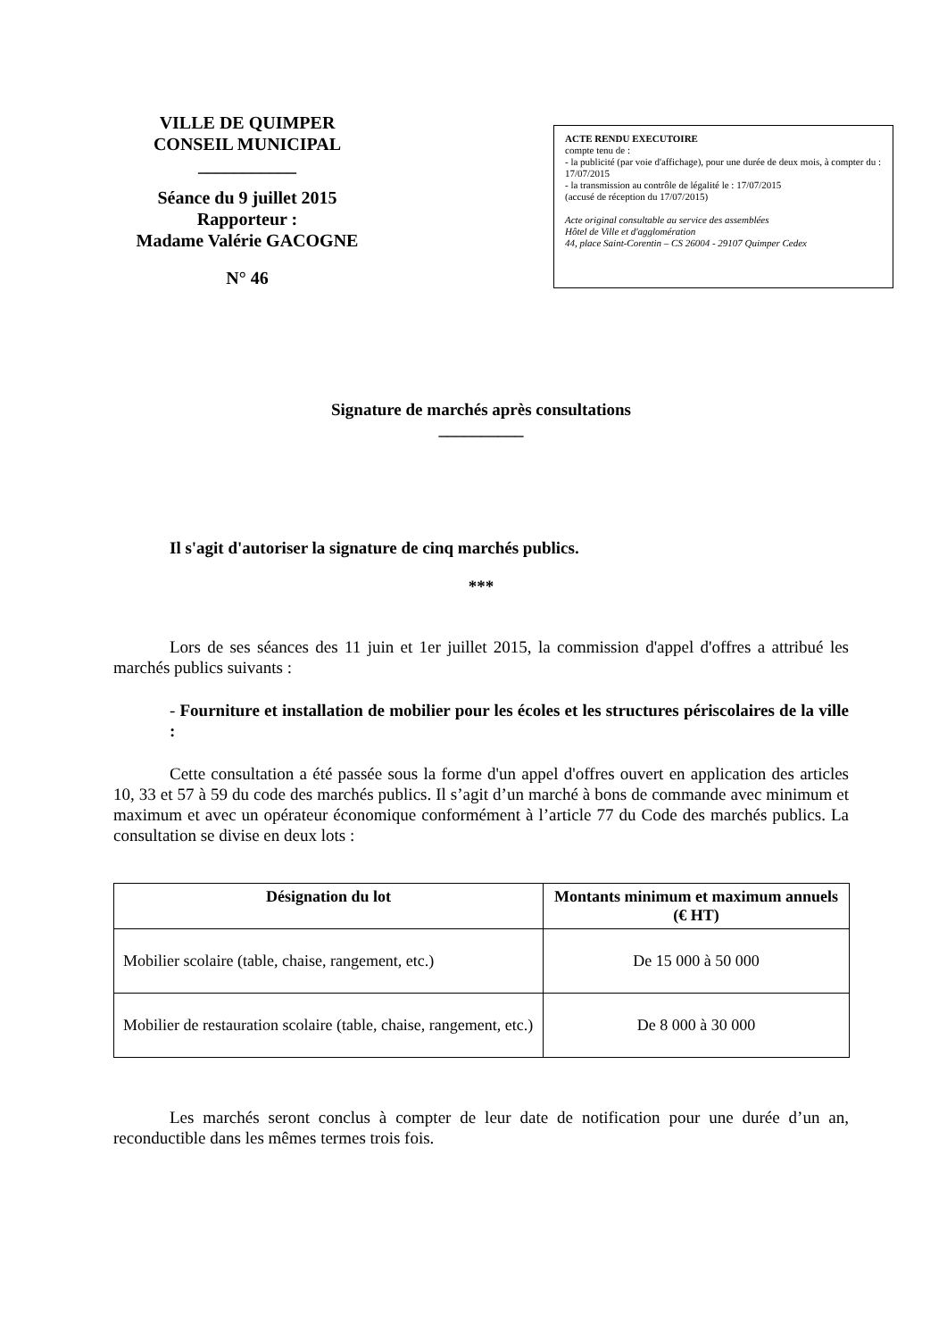VILLE DE QUIMPER
CONSEIL MUNICIPAL
___________
Séance du 9 juillet 2015
Rapporteur :
Madame Valérie GACOGNE
N° 46
ACTE RENDU EXECUTOIRE
compte tenu de :
- la publicité (par voie d'affichage), pour une durée de deux mois, à compter du : 17/07/2015
- la transmission au contrôle de légalité le : 17/07/2015
(accusé de réception du 17/07/2015)
Acte original consultable au service des assemblées
Hôtel de Ville et d'agglomération
44, place Saint-Corentin – CS 26004 - 29107 Quimper Cedex
Signature de marchés après consultations
__________
Il s'agit d'autoriser la signature de cinq marchés publics.
***
Lors de ses séances des 11 juin et 1er juillet 2015, la commission d'appel d'offres a attribué les marchés publics suivants :
- Fourniture et installation de mobilier pour les écoles et les structures périscolaires de la ville :
Cette consultation a été passée sous la forme d'un appel d'offres ouvert en application des articles 10, 33 et 57 à 59 du code des marchés publics. Il s’agit d’un marché à bons de commande avec minimum et maximum et avec un opérateur économique conformément à l’article 77 du Code des marchés publics. La consultation se divise en deux lots :
| Désignation du lot | Montants minimum et maximum annuels (€ HT) |
| --- | --- |
| Mobilier scolaire (table, chaise, rangement, etc.) | De 15 000 à 50 000 |
| Mobilier de restauration scolaire (table, chaise, rangement, etc.) | De 8 000 à 30 000 |
Les marchés seront conclus à compter de leur date de notification pour une durée d’un an, reconductible dans les mêmes termes trois fois.